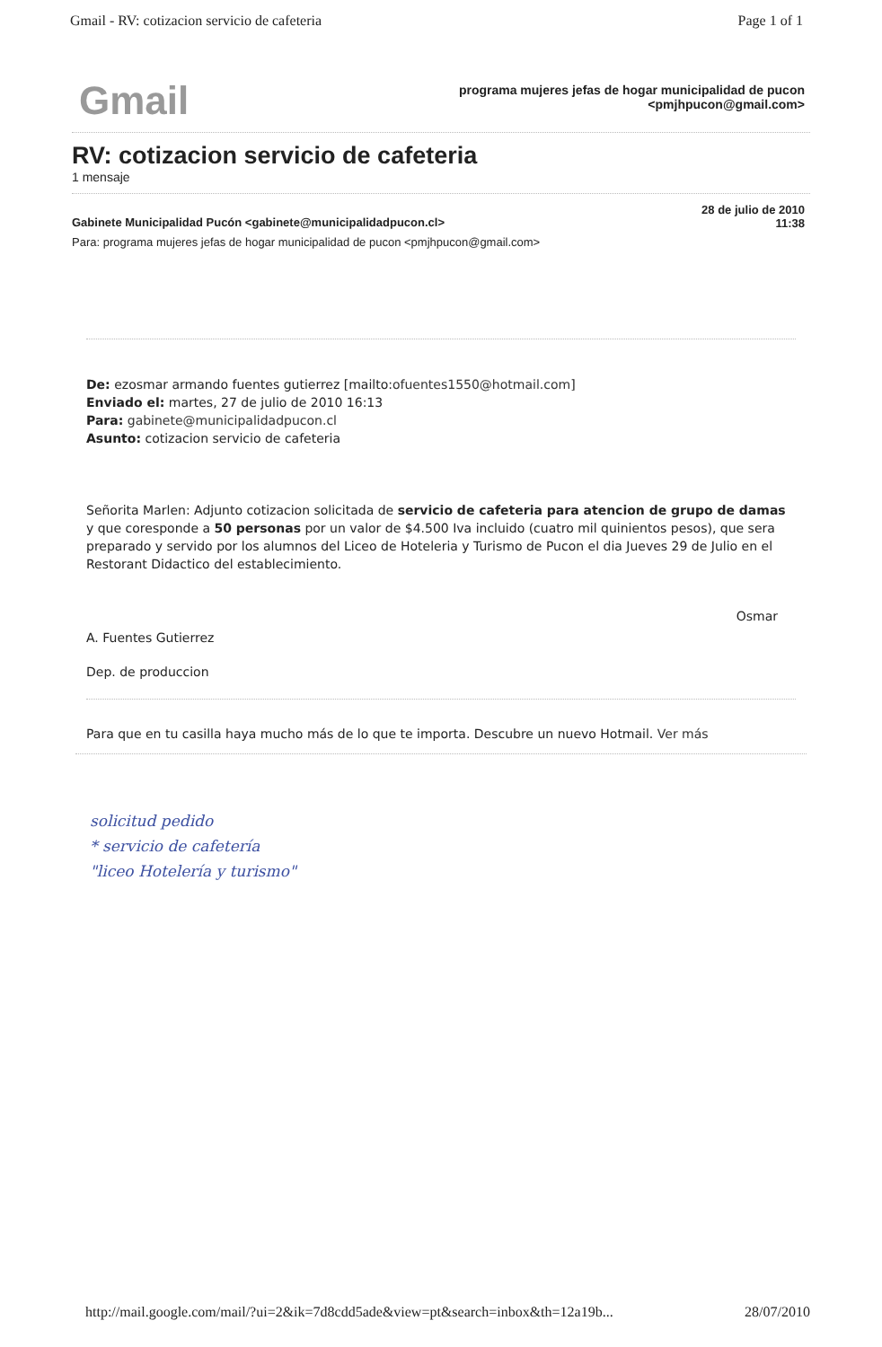Gmail - RV: cotizacion servicio de cafeteria Page 1 of 1
Gmail
programa mujeres jefas de hogar municipalidad de pucon
<pmjhpucon@gmail.com>
RV: cotizacion servicio de cafeteria
1 mensaje
Gabinete Municipalidad Pucón <gabinete@municipalidadpucon.cl> 28 de julio de 2010
11:38
Para: programa mujeres jefas de hogar municipalidad de pucon <pmjhpucon@gmail.com>
De: ezosmar armando fuentes gutierrez [mailto:ofuentes1550@hotmail.com]
Enviado el: martes, 27 de julio de 2010 16:13
Para: gabinete@municipalidadpucon.cl
Asunto: cotizacion servicio de cafeteria
Señorita Marlen: Adjunto cotizacion solicitada de servicio de cafeteria para atencion de grupo de damas y que coresponde a 50 personas por un valor de $4.500 Iva incluido (cuatro mil quinientos pesos), que sera preparado y servido por los alumnos del Liceo de Hoteleria y Turismo de Pucon el dia Jueves 29 de Julio en el Restorant Didactico del establecimiento.
Osmar
A. Fuentes Gutierrez
Dep. de produccion
Para que en tu casilla haya mucho más de lo que te importa. Descubre un nuevo Hotmail. Ver más
solicitud pedido
* servicio de cafetería
"liceo Hotelería y turismo"
http://mail.google.com/mail/?ui=2&ik=7d8cdd5ade&view=pt&search=inbox&th=12a19b... 28/07/2010